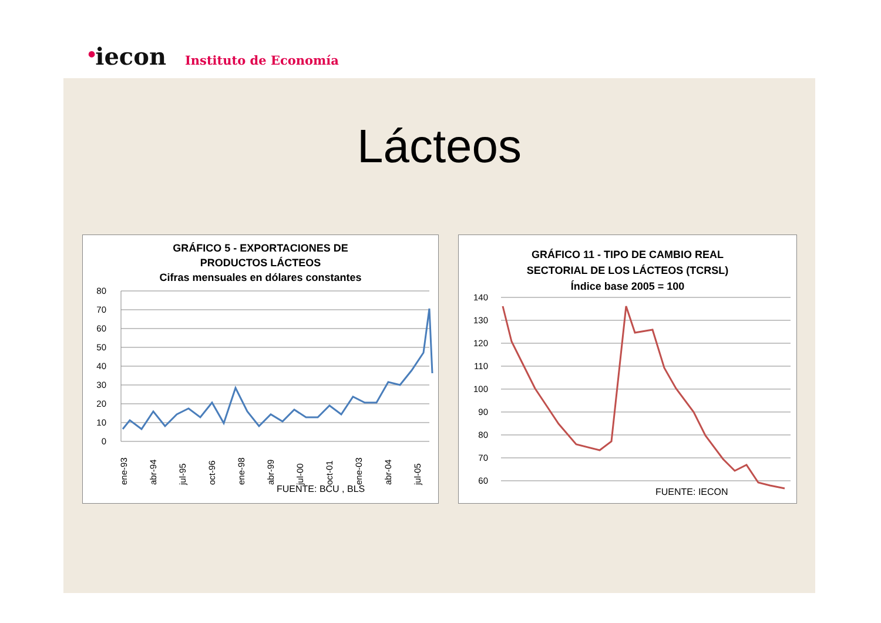<sup>●</sup>iecon Instituto de Economía
Lácteos
GRÁFICO 5 - EXPORTACIONES DE
PRODUCTOS LÁCTEOS
Cifras mensuales en dólares constantes
80
70
60
50
40
30
20
10
0
ene-93
abr-94
jul-95
oct-96
ene-98
abr-99
jul-00
oct-01
ene-03
abr-04
jul-05
FUENTE: BCU , BLS
GRÁFICO 11 - TIPO DE CAMBIO REAL
SECTORIAL DE LOS LÁCTEOS (TCRSL)
Índice base 2005 = 100
140
130
120
110
100
90
80
70
60
FUENTE: IECON